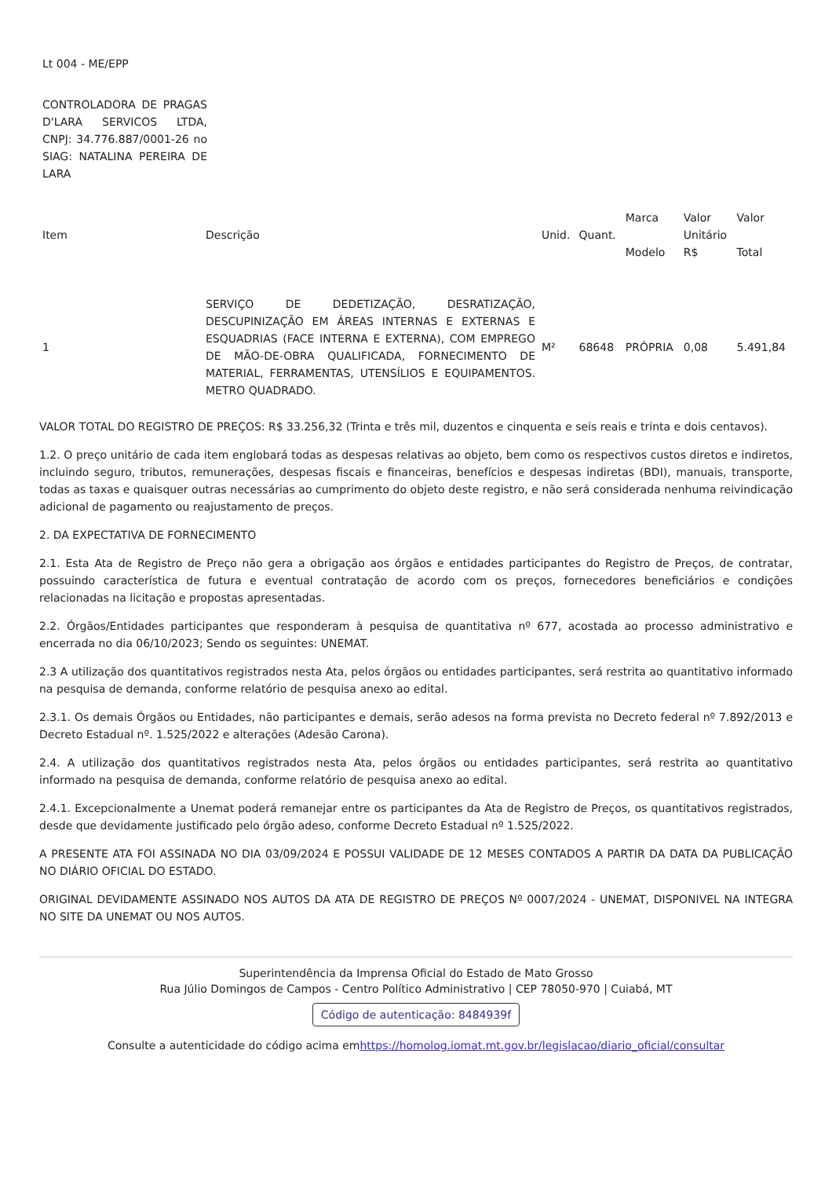Lt 004 - ME/EPP
CONTROLADORA DE PRAGAS D'LARA SERVICOS LTDA, CNPJ: 34.776.887/0001-26 no SIAG: NATALINA PEREIRA DE LARA
| Item | Descrição | Unid. | Quant. | Marca Modelo | Valor Unitário R$ | Valor Total |
| --- | --- | --- | --- | --- | --- | --- |
| 1 | SERVIÇO DE DEDETIZAÇÃO, DESRATIZAÇÃO, DESCUPINIZAÇÃO EM ÁREAS INTERNAS E EXTERNAS E ESQUADRIAS (FACE INTERNA E EXTERNA), COM EMPREGO DE MÃO-DE-OBRA QUALIFICADA, FORNECIMENTO DE MATERIAL, FERRAMENTAS, UTENSÍLIOS E EQUIPAMENTOS. METRO QUADRADO. | M² | 68648 | PRÓPRIA | 0,08 | 5.491,84 |
VALOR TOTAL DO REGISTRO DE PREÇOS: R$ 33.256,32 (Trinta e três mil, duzentos e cinquenta e seis reais e trinta e dois centavos).
1.2. O preço unitário de cada item englobará todas as despesas relativas ao objeto, bem como os respectivos custos diretos e indiretos, incluindo seguro, tributos, remunerações, despesas fiscais e financeiras, benefícios e despesas indiretas (BDI), manuais, transporte, todas as taxas e quaisquer outras necessárias ao cumprimento do objeto deste registro, e não será considerada nenhuma reivindicação adicional de pagamento ou reajustamento de preços.
2. DA EXPECTATIVA DE FORNECIMENTO
2.1. Esta Ata de Registro de Preço não gera a obrigação aos órgãos e entidades participantes do Registro de Preços, de contratar, possuindo característica de futura e eventual contratação de acordo com os preços, fornecedores beneficiários e condições relacionadas na licitação e propostas apresentadas.
2.2. Órgãos/Entidades participantes que responderam à pesquisa de quantitativa nº 677, acostada ao processo administrativo e encerrada no dia 06/10/2023; Sendo os seguintes: UNEMAT.
2.3 A utilização dos quantitativos registrados nesta Ata, pelos órgãos ou entidades participantes, será restrita ao quantitativo informado na pesquisa de demanda, conforme relatório de pesquisa anexo ao edital.
2.3.1. Os demais Órgãos ou Entidades, não participantes e demais, serão adesos na forma prevista no Decreto federal nº 7.892/2013 e Decreto Estadual nº. 1.525/2022 e alterações (Adesão Carona).
2.4. A utilização dos quantitativos registrados nesta Ata, pelos órgãos ou entidades participantes, será restrita ao quantitativo informado na pesquisa de demanda, conforme relatório de pesquisa anexo ao edital.
2.4.1. Excepcionalmente a Unemat poderá remanejar entre os participantes da Ata de Registro de Preços, os quantitativos registrados, desde que devidamente justificado pelo órgão adeso, conforme Decreto Estadual nº 1.525/2022.
A PRESENTE ATA FOI ASSINADA NO DIA 03/09/2024 E POSSUI VALIDADE DE 12 MESES CONTADOS A PARTIR DA DATA DA PUBLICAÇÃO NO DIÁRIO OFICIAL DO ESTADO.
ORIGINAL DEVIDAMENTE ASSINADO NOS AUTOS DA ATA DE REGISTRO DE PREÇOS Nº 0007/2024 - UNEMAT, DISPONIVEL NA INTEGRA NO SITE DA UNEMAT OU NOS AUTOS.
Superintendência da Imprensa Oficial do Estado de Mato Grosso
Rua Júlio Domingos de Campos - Centro Político Administrativo | CEP 78050-970 | Cuiabá, MT
Código de autenticação: 8484939f
Consulte a autenticidade do código acima emhttps://homolog.iomat.mt.gov.br/legislacao/diario_oficial/consultar